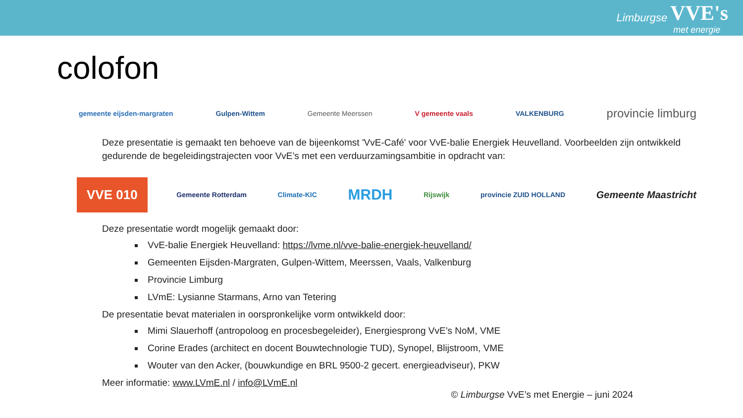Limburgse VVE's
met energie
colofon
gemeente eijsden-margraten Gulpen-Wittem Gemeente Meerssen V gemeente vaals VALKENBURG provincie limburg
Deze presentatie is gemaakt ten behoeve van de bijeenkomst 'VvE-Café' voor VvE-balie Energiek Heuvelland. Voorbeelden zijn ontwikkeld gedurende de begeleidingstrajecten voor VvE’s met een verduurzamingsambitie in opdracht van:
VVE 010 Gemeente Rotterdam Climate-KIC MRDH Rijswijk provincie ZUID HOLLAND Gemeente Maastricht
Deze presentatie wordt mogelijk gemaakt door:
VvE-balie Energiek Heuvelland: https://lvme.nl/vve-balie-energiek-heuvelland/
Gemeenten Eijsden-Margraten, Gulpen-Wittem, Meerssen, Vaals, Valkenburg
Provincie Limburg
LVmE: Lysianne Starmans, Arno van Tetering
De presentatie bevat materialen in oorspronkelijke vorm ontwikkeld door:
Mimi Slauerhoff (antropoloog en procesbegeleider), Energiesprong VvE’s NoM, VME
Corine Erades (architect en docent Bouwtechnologie TUD), Synopel, Blijstroom, VME
Wouter van den Acker, (bouwkundige en BRL 9500-2 gecert. energieadviseur), PKW
Meer informatie: www.LVmE.nl / info@LVmE.nl
© Limburgse VvE’s met Energie – juni 2024